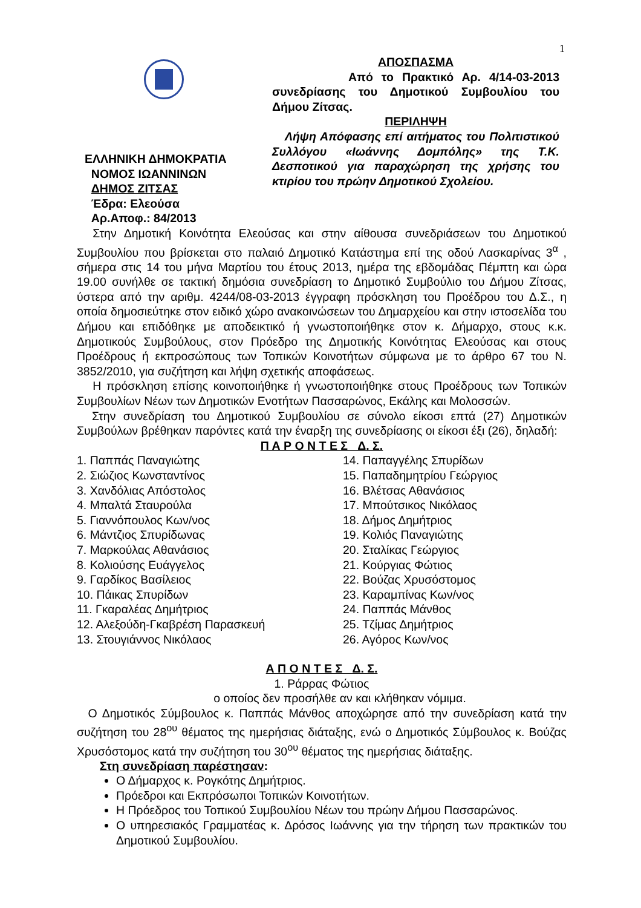1
ΕΛΛΗΝΙΚΗ ΔΗΜΟΚΡΑΤΙΑ
ΝΟΜΟΣ ΙΩΑΝΝΙΝΩΝ
ΔΗΜΟΣ ΖΙΤΣΑΣ
Έδρα: Ελεούσα
Αρ.Αποφ.: 84/2013
ΑΠΟΣΠΑΣΜΑ
Από το Πρακτικό Αρ. 4/14-03-2013 συνεδρίασης του Δημοτικού Συμβουλίου του Δήμου Ζίτσας.
ΠΕΡΙΛΗΨΗ
Λήψη Απόφασης επί αιτήματος του Πολιτιστικού Συλλόγου «Ιωάννης Δομπόλης» της Τ.Κ. Δεσποτικού για παραχώρηση της χρήσης του κτιρίου του πρώην Δημοτικού Σχολείου.
Στην Δημοτική Κοινότητα Ελεούσας και στην αίθουσα συνεδριάσεων του Δημοτικού Συμβουλίου που βρίσκεται στο παλαιό Δημοτικό Κατάστημα επί της οδού Λασκαρίνας 3<sup>α</sup> , σήμερα στις 14 του μήνα Μαρτίου του έτους 2013, ημέρα της εβδομάδας Πέμπτη και ώρα 19.00 συνήλθε σε τακτική δημόσια συνεδρίαση το Δημοτικό Συμβούλιο του Δήμου Ζίτσας, ύστερα από την αριθμ. 4244/08-03-2013 έγγραφη πρόσκληση του Προέδρου του Δ.Σ., η οποία δημοσιεύτηκε στον ειδικό χώρο ανακοινώσεων του Δημαρχείου και στην ιστοσελίδα του Δήμου και επιδόθηκε με αποδεικτικό ή γνωστοποιήθηκε στον κ. Δήμαρχο, στους κ.κ. Δημοτικούς Συμβούλους, στον Πρόεδρο της Δημοτικής Κοινότητας Ελεούσας και στους Προέδρους ή εκπροσώπους των Τοπικών Κοινοτήτων σύμφωνα με το άρθρο 67 του Ν. 3852/2010, για συζήτηση και λήψη σχετικής αποφάσεως.
Η πρόσκληση επίσης κοινοποιήθηκε ή γνωστοποιήθηκε στους Προέδρους των Τοπικών Συμβουλίων Νέων των Δημοτικών Ενοτήτων Πασσαρώνος, Εκάλης και Μολοσσών.
Στην συνεδρίαση του Δημοτικού Συμβουλίου σε σύνολο είκοσι επτά (27) Δημοτικών Συμβούλων βρέθηκαν παρόντες κατά την έναρξη της συνεδρίασης οι είκοσι έξι (26), δηλαδή:
Π Α Ρ Ο Ν Τ Ε Σ Δ. Σ.
1. Παππάς Παναγιώτης
2. Σιώζιος Κωνσταντίνος
3. Χανδόλιας Απόστολος
4. Μπαλτά Σταυρούλα
5. Γιαννόπουλος Κων/νος
6. Μάντζιος Σπυρίδωνας
7. Μαρκούλας Αθανάσιος
8. Κολιούσης Ευάγγελος
9. Γαρδίκος Βασίλειος
10. Πάικας Σπυρίδων
11. Γκαραλέας Δημήτριος
12. Αλεξούδη-Γκαβρέση Παρασκευή
13. Στουγιάννος Νικόλαος
14. Παπαγγέλης Σπυρίδων
15. Παπαδημητρίου Γεώργιος
16. Βλέτσας Αθανάσιος
17. Μπούτσικος Νικόλαος
18. Δήμος Δημήτριος
19. Κολιός Παναγιώτης
20. Σταλίκας Γεώργιος
21. Κούργιας Φώτιος
22. Βούζας Χρυσόστομος
23. Καραμπίνας Κων/νος
24. Παππάς Μάνθος
25. Τζίμας Δημήτριος
26. Αγόρος Κων/νος
Α Π Ο Ν Τ Ε Σ Δ. Σ.
1. Ράρρας Φώτιος
ο οποίος δεν προσήλθε αν και κλήθηκαν νόμιμα.
Ο Δημοτικός Σύμβουλος κ. Παππάς Μάνθος αποχώρησε από την συνεδρίαση κατά την συζήτηση του 28<sup>ου</sup> θέματος της ημερήσιας διάταξης, ενώ ο Δημοτικός Σύμβουλος κ. Βούζας Χρυσόστομος κατά την συζήτηση του 30<sup>ου</sup> θέματος της ημερήσιας διάταξης.
Στη συνεδρίαση παρέστησαν:
Ο Δήμαρχος κ. Ρογκότης Δημήτριος.
Πρόεδροι και Εκπρόσωποι Τοπικών Κοινοτήτων.
Η Πρόεδρος του Τοπικού Συμβουλίου Νέων του πρώην Δήμου Πασσαρώνος.
Ο υπηρεσιακός Γραμματέας κ. Δρόσος Ιωάννης για την τήρηση των πρακτικών του Δημοτικού Συμβουλίου.